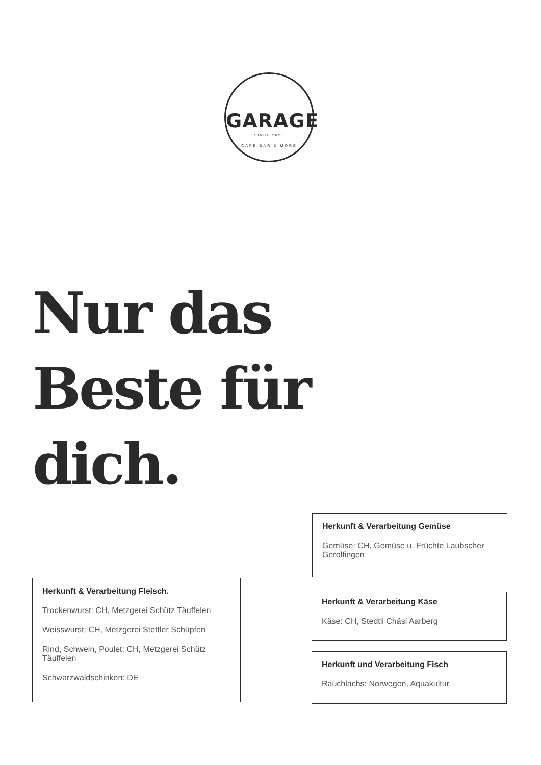GARAGE
SINCE 2021
CAFE BAR & MORE
Nur das
Beste für
dich.
Herkunft & Verarbeitung Gemüse
Gemüse: CH, Gemüse u. Früchte Laubscher Gerolfingen
Herkunft & Verarbeitung Fleisch.
Trockenwurst: CH, Metzgerei Schütz Täuffelen
Weisswurst: CH, Metzgerei Stettler Schüpfen
Rind, Schwein, Poulet: CH, Metzgerei Schütz Täuffelen
Schwarzwaldschinken: DE
Herkunft & Verarbeitung Käse
Käse: CH, Stedtli Chäsi Aarberg
Herkunft und Verarbeitung Fisch
Rauchlachs: Norwegen, Aquakultur